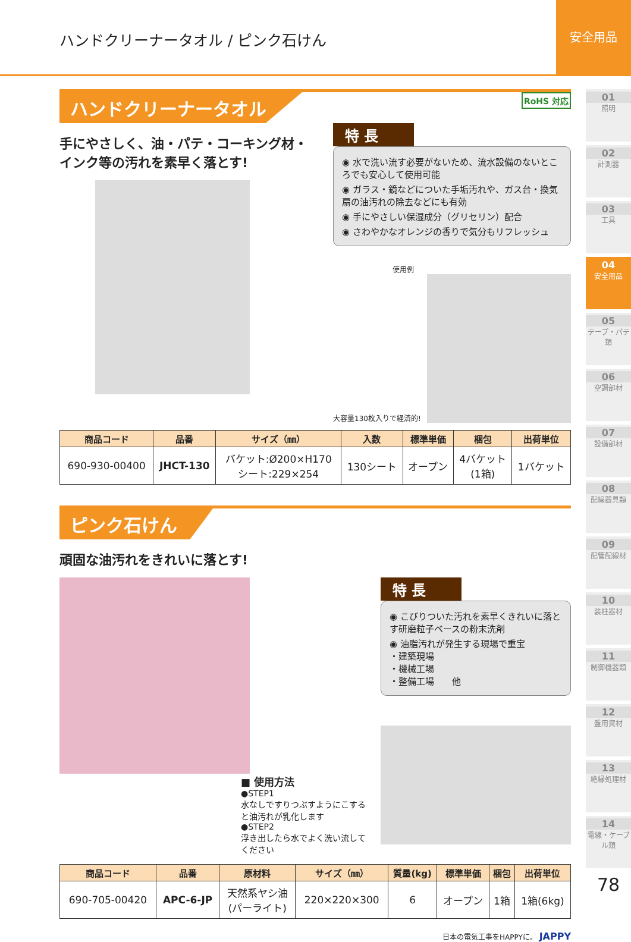ハンドクリーナータオル / ピンク石けん
安全用品
ハンドクリーナータオル RoHS 対応
手にやさしく、油・パテ・コーキング材・
インク等の汚れを素早く落とす!
特 長
◉ 水で洗い流す必要がないため、流水設備のないところでも安心して使用可能
◉ ガラス・鏡などについた手垢汚れや、ガス台・換気扇の油汚れの除去などにも有効
◉ 手にやさしい保湿成分（グリセリン）配合
◉ さわやかなオレンジの香りで気分もリフレッシュ
使用例
大容量130枚入りで経済的!
| 商品コード | 品番 | サイズ（㎜） | 入数 | 標準単価 | 梱包 | 出荷単位 |
| --- | --- | --- | --- | --- | --- | --- |
| 690-930-00400 | JHCT-130 | バケット:Ø200×H170 シート:229×254 | 130シート | オープン | 4バケット (1箱) | 1バケット |
ピンク石けん
頑固な油汚れをきれいに落とす!
■ 使用方法
●STEP1
水なしですりつぶすようにこする
と油汚れが乳化します
●STEP2
浮き出したら水でよく洗い流して
ください
特 長
◉ こびりついた汚れを素早くきれいに落とす研磨粒子ベースの粉末洗剤
◉ 油脂汚れが発生する現場で重宝
・建築現場
・機械工場
・整備工場　　他
| 商品コード | 品番 | 原材料 | サイズ（㎜） | 質量(kg) | 標準単価 | 梱包 | 出荷単位 |
| --- | --- | --- | --- | --- | --- | --- | --- |
| 690-705-00420 | APC-6-JP | 天然系ヤシ油 (パーライト) | 220×220×300 | 6 | オープン | 1箱 | 1箱(6kg) |
日本の電気工事をHAPPYに。 JAPPY
01
照明
02
計測器
03
工具
04
安全用品
05
テープ・パテ類
06
空調部材
07
設備部材
08
配線器具類
09
配管配線材
10
装柱器材
11
制御機器類
12
盤用資材
13
絶縁処理材
14
電線・ケーブル類
78